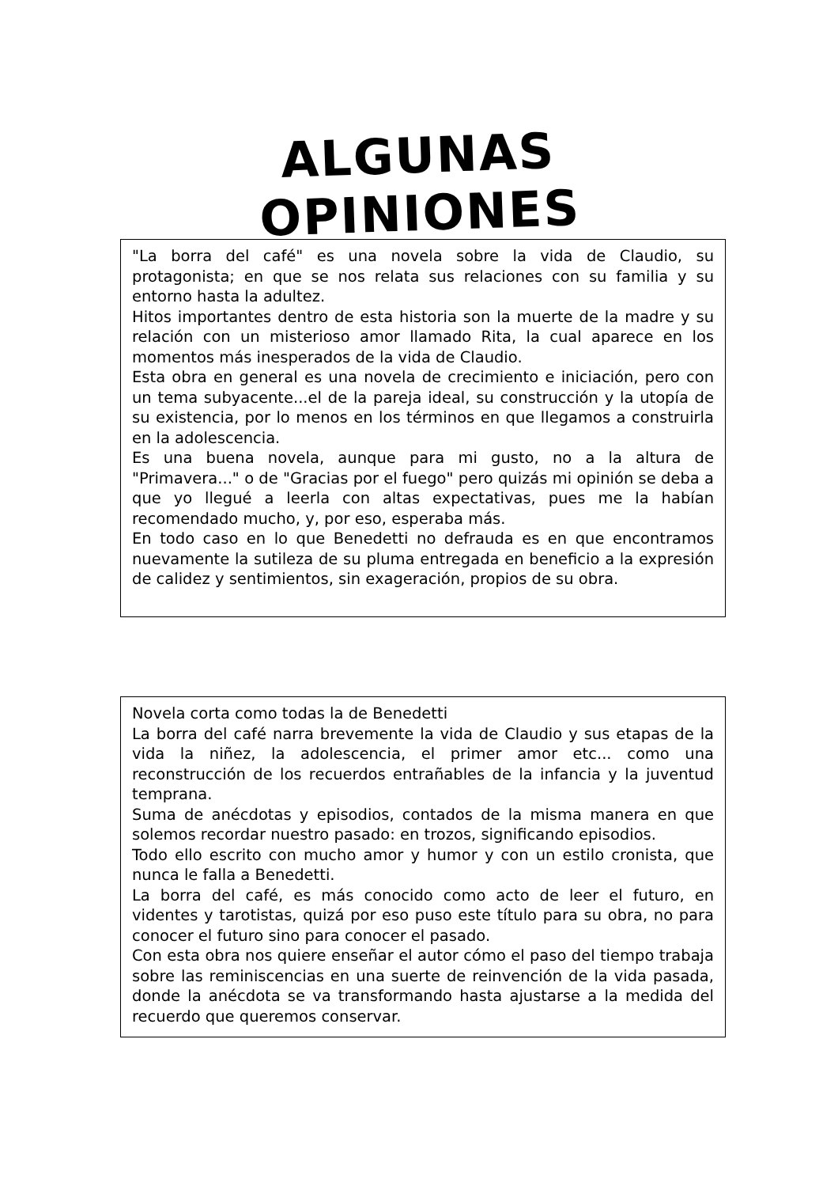ALGUNAS OPINIONES
"La borra del café" es una novela sobre la vida de Claudio, su protagonista; en que se nos relata sus relaciones con su familia y su entorno hasta la adultez.
Hitos importantes dentro de esta historia son la muerte de la madre y su relación con un misterioso amor llamado Rita, la cual aparece en los momentos más inesperados de la vida de Claudio.
Esta obra en general es una novela de crecimiento e iniciación, pero con un tema subyacente...el de la pareja ideal, su construcción y la utopía de su existencia, por lo menos en los términos en que llegamos a construirla en la adolescencia.
Es una buena novela, aunque para mi gusto, no a la altura de "Primavera..." o de "Gracias por el fuego" pero quizás mi opinión se deba a que yo llegué a leerla con altas expectativas, pues me la habían recomendado mucho, y, por eso, esperaba más.
En todo caso en lo que Benedetti no defrauda es en que encontramos nuevamente la sutileza de su pluma entregada en beneficio a la expresión de calidez y sentimientos, sin exageración, propios de su obra.
Novela corta como todas la de Benedetti
La borra del café narra brevemente la vida de Claudio y sus etapas de la vida la niñez, la adolescencia, el primer amor etc... como una reconstrucción de los recuerdos entrañables de la infancia y la juventud temprana.
Suma de anécdotas y episodios, contados de la misma manera en que solemos recordar nuestro pasado: en trozos, significando episodios.
Todo ello escrito con mucho amor y humor y con un estilo cronista, que nunca le falla a Benedetti.
La borra del café, es más conocido como acto de leer el futuro, en videntes y tarotistas, quizá por eso puso este título para su obra, no para conocer el futuro sino para conocer el pasado.
Con esta obra nos quiere enseñar el autor cómo el paso del tiempo trabaja sobre las reminiscencias en una suerte de reinvención de la vida pasada, donde la anécdota se va transformando hasta ajustarse a la medida del recuerdo que queremos conservar.